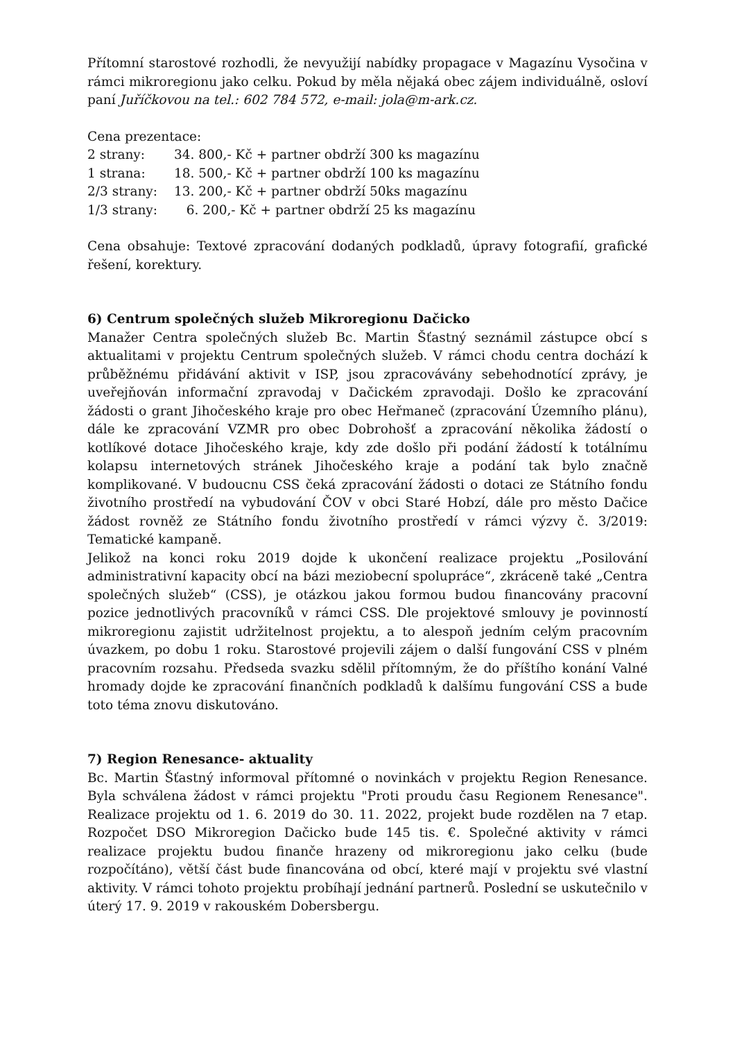Přítomní starostové rozhodli, že nevyužijí nabídky propagace v Magazínu Vysočina v rámci mikroregionu jako celku. Pokud by měla nějaká obec zájem individuálně, osloví paní Juříčkovou na tel.: 602 784 572, e-mail: jola@m-ark.cz.
Cena prezentace:
| 2 strany: | 34. 800,- Kč + partner obdrží 300 ks magazínu |
| 1 strana: | 18. 500,- Kč + partner obdrží 100 ks magazínu |
| 2/3 strany: | 13. 200,- Kč + partner obdrží 50ks magazínu |
| 1/3 strany: | 6. 200,- Kč + partner obdrží 25 ks magazínu |
Cena obsahuje: Textové zpracování dodaných podkladů, úpravy fotografií, grafické řešení, korektury.
6) Centrum společných služeb Mikroregionu Dačicko
Manažer Centra společných služeb Bc. Martin Šťastný seznámil zástupce obcí s aktualitami v projektu Centrum společných služeb. V rámci chodu centra dochází k průběžnému přidávání aktivit v ISP, jsou zpracovávány sebehodnotící zprávy, je uveřejňován informační zpravodaj v Dačickém zpravodaji. Došlo ke zpracování žádosti o grant Jihočeského kraje pro obec Heřmaneč (zpracování Územního plánu), dále ke zpracování VZMR pro obec Dobrohošť a zpracování několika žádostí o kotlíkové dotace Jihočeského kraje, kdy zde došlo při podání žádostí k totálnímu kolapsu internetových stránek Jihočeského kraje a podání tak bylo značně komplikované. V budoucnu CSS čeká zpracování žádosti o dotaci ze Státního fondu životního prostředí na vybudování ČOV v obci Staré Hobzí, dále pro město Dačice žádost rovněž ze Státního fondu životního prostředí v rámci výzvy č. 3/2019: Tematické kampaně.
Jelikož na konci roku 2019 dojde k ukončení realizace projektu „Posilování administrativní kapacity obcí na bázi meziobecní spolupráce“, zkráceně také „Centra společných služeb“ (CSS), je otázkou jakou formou budou financovány pracovní pozice jednotlivých pracovníků v rámci CSS. Dle projektové smlouvy je povinností mikroregionu zajistit udržitelnost projektu, a to alespoň jedním celým pracovním úvazkem, po dobu 1 roku. Starostové projevili zájem o další fungování CSS v plném pracovním rozsahu. Předseda svazku sdělil přítomným, že do příštího konání Valné hromady dojde ke zpracování finančních podkladů k dalšímu fungování CSS a bude toto téma znovu diskutováno.
7) Region Renesance- aktuality
Bc. Martin Šťastný informoval přítomné o novinkách v projektu Region Renesance. Byla schválena žádost v rámci projektu "Proti proudu času Regionem Renesance". Realizace projektu od 1. 6. 2019 do 30. 11. 2022, projekt bude rozdělen na 7 etap. Rozpočet DSO Mikroregion Dačicko bude 145 tis. €. Společné aktivity v rámci realizace projektu budou finanče hrazeny od mikroregionu jako celku (bude rozpočítáno), větší část bude financována od obcí, které mají v projektu své vlastní aktivity. V rámci tohoto projektu probíhají jednání partnerů. Poslední se uskutečnilo v úterý 17. 9. 2019 v rakouském Dobersbergu.